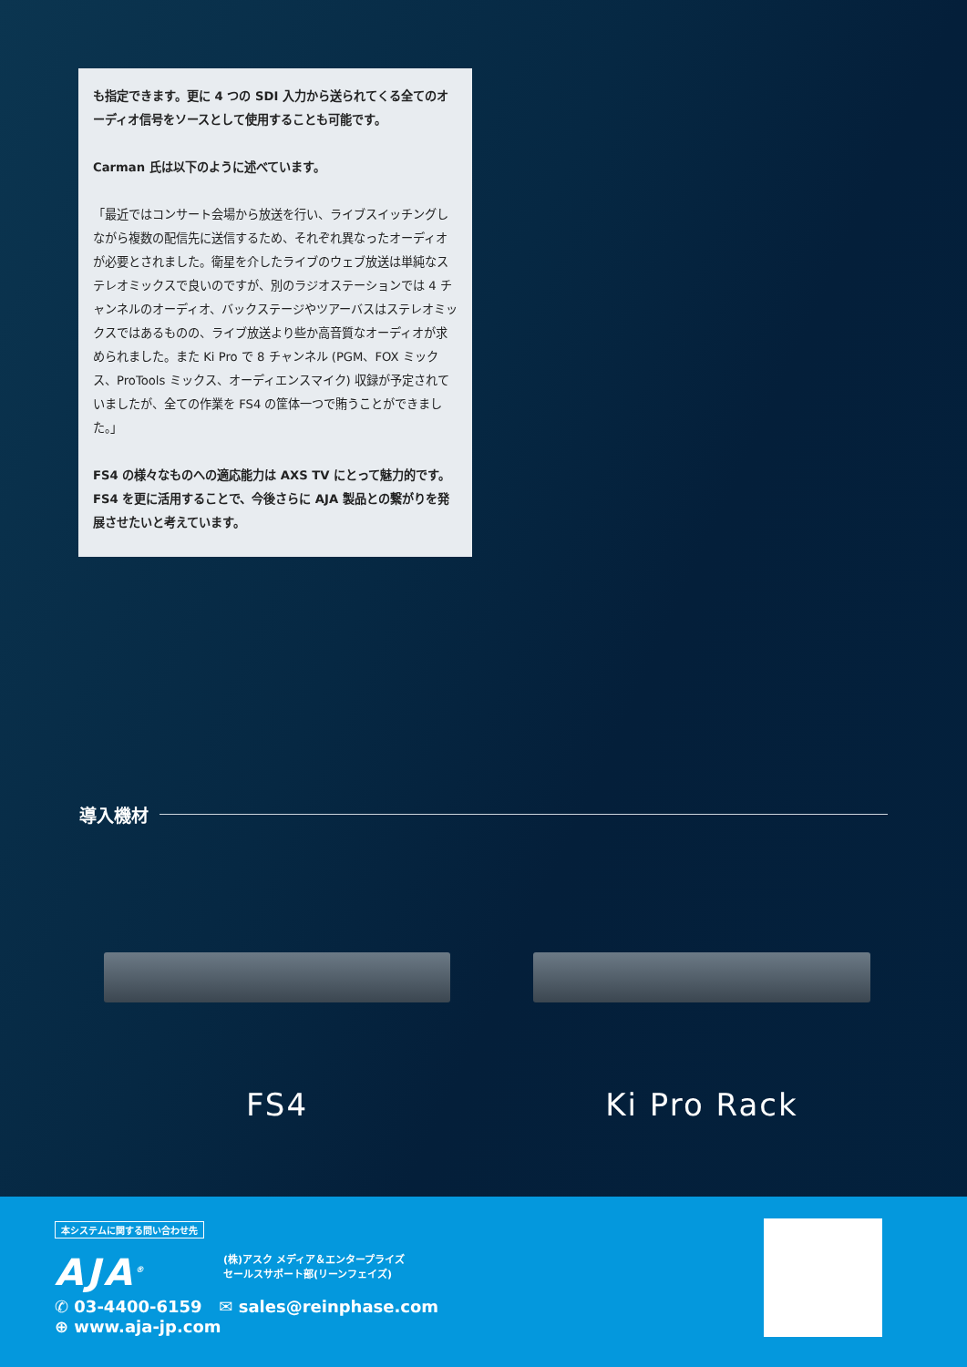も指定できます。更に 4 つの SDI 入力から送られてくる全てのオーディオ信号をソースとして使用することも可能です。
Carman 氏は以下のように述べています。
「最近ではコンサート会場から放送を行い、ライブスイッチングしながら複数の配信先に送信するため、それぞれ異なったオーディオが必要とされました。衛星を介したライブのウェブ放送は単純なステレオミックスで良いのですが、別のラジオステーションでは 4 チャンネルのオーディオ、バックステージやツアーバスはステレオミックスではあるものの、ライブ放送より些か高音質なオーディオが求められました。また Ki Pro で 8 チャンネル (PGM、FOX ミックス、ProTools ミックス、オーディエンスマイク) 収録が予定されていましたが、全ての作業を FS4 の筐体一つで賄うことができました。」
FS4 の様々なものへの適応能力は AXS TV にとって魅力的です。FS4 を更に活用することで、今後さらに AJA 製品との繋がりを発展させたいと考えています。
導入機材
FS4 Ki Pro Rack
本システムに関する問い合わせ先
AJA<sup>®</sup>
(株)アスク メディア＆エンタープライズ
セールスサポート部(リーンフェイズ)
✆ 03-4400-6159 ✉ sales@reinphase.com
⊕ www.aja-jp.com